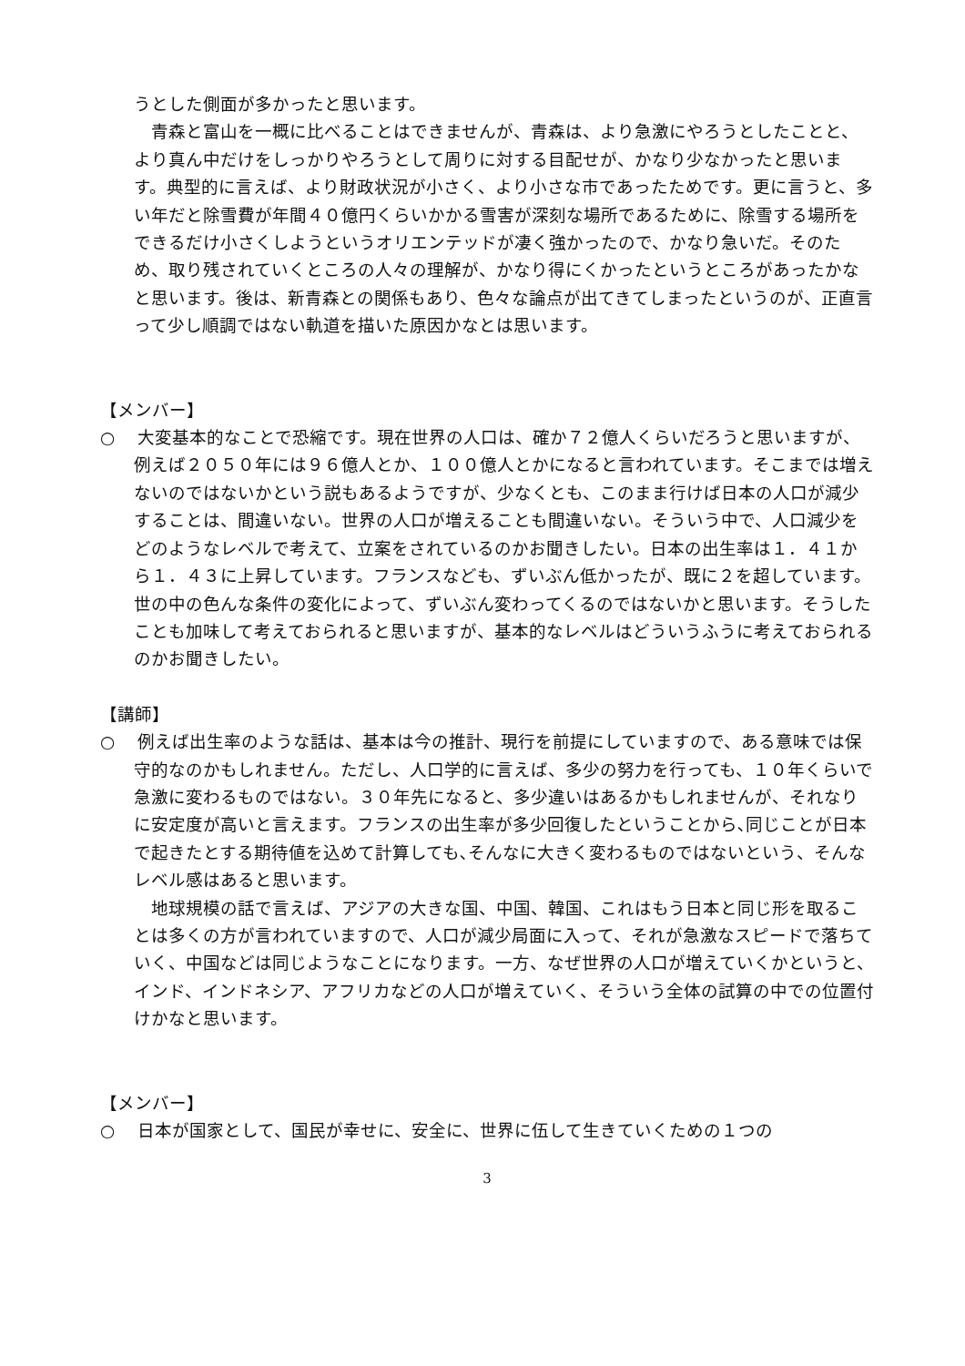うとした側面が多かったと思います。
　青森と富山を一概に比べることはできませんが、青森は、より急激にやろうとしたことと、より真ん中だけをしっかりやろうとして周りに対する目配せが、かなり少なかったと思います。典型的に言えば、より財政状況が小さく、より小さな市であったためです。更に言うと、多い年だと除雪費が年間４０億円くらいかかる雪害が深刻な場所であるために、除雪する場所をできるだけ小さくしようというオリエンテッドが凄く強かったので、かなり急いだ。そのため、取り残されていくところの人々の理解が、かなり得にくかったというところがあったかなと思います。後は、新青森との関係もあり、色々な論点が出てきてしまったというのが、正直言って少し順調ではない軌道を描いた原因かなとは思います。
【メンバー】
○　 大変基本的なことで恐縮です。現在世界の人口は、確か７２億人くらいだろうと思いますが、例えば２０５０年には９６億人とか、１００億人とかになると言われています。そこまでは増えないのではないかという説もあるようですが、少なくとも、このまま行けば日本の人口が減少することは、間違いない。世界の人口が増えることも間違いない。そういう中で、人口減少をどのようなレベルで考えて、立案をされているのかお聞きしたい。日本の出生率は１．４１から１．４３に上昇しています。フランスなども、ずいぶん低かったが、既に２を超しています。世の中の色んな条件の変化によって、ずいぶん変わってくるのではないかと思います。そうしたことも加味して考えておられると思いますが、基本的なレベルはどういうふうに考えておられるのかお聞きしたい。
【講師】
○　 例えば出生率のような話は、基本は今の推計、現行を前提にしていますので、ある意味では保守的なのかもしれません。ただし、人口学的に言えば、多少の努力を行っても、１０年くらいで急激に変わるものではない。３０年先になると、多少違いはあるかもしれませんが、それなりに安定度が高いと言えます。フランスの出生率が多少回復したということから､同じことが日本で起きたとする期待値を込めて計算しても､そんなに大きく変わるものではないという、そんなレベル感はあると思います。
　地球規模の話で言えば、アジアの大きな国、中国、韓国、これはもう日本と同じ形を取ることは多くの方が言われていますので、人口が減少局面に入って、それが急激なスピードで落ちていく、中国などは同じようなことになります。一方、なぜ世界の人口が増えていくかというと、インド、インドネシア、アフリカなどの人口が増えていく、そういう全体の試算の中での位置付けかなと思います。
【メンバー】
○　 日本が国家として、国民が幸せに、安全に、世界に伍して生きていくための１つの
3